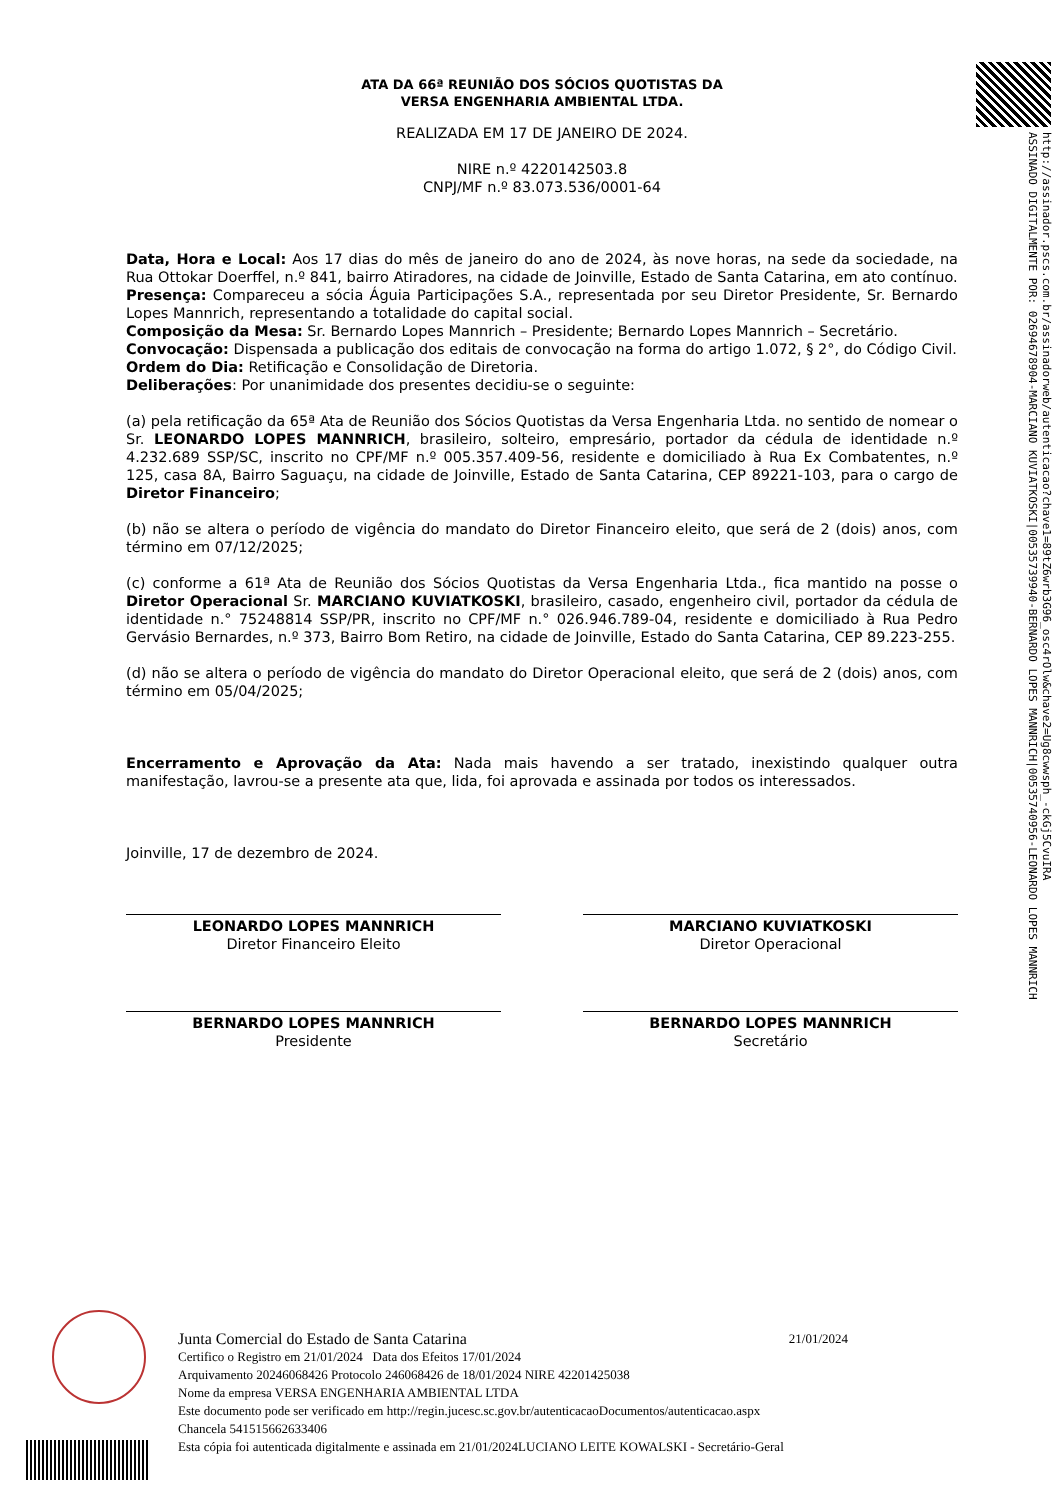http://assinador.pscs.com.br/assinadorweb/autenticacao?chave1=89tZ6wrb3G96_osc4rOlw&chave2=Ug8cwwsph_-ckGj5CvuIRA
ASSINADO DIGITALMENTE POR: 02694678904-MARCIANO KUVIATKOSKI|00535739940-BERNARDO LOPES MANNRICH|00535740956-LEONARDO LOPES MANNRICH
ATA DA 66ª REUNIÃO DOS SÓCIOS QUOTISTAS DA
VERSA ENGENHARIA AMBIENTAL LTDA.
REALIZADA EM 17 DE JANEIRO DE 2024.
NIRE n.º 4220142503.8
CNPJ/MF n.º 83.073.536/0001-64
Data, Hora e Local: Aos 17 dias do mês de janeiro do ano de 2024, às nove horas, na sede da sociedade, na Rua Ottokar Doerffel, n.º 841, bairro Atiradores, na cidade de Joinville, Estado de Santa Catarina, em ato contínuo.
Presença: Compareceu a sócia Águia Participações S.A., representada por seu Diretor Presidente, Sr. Bernardo Lopes Mannrich, representando a totalidade do capital social.
Composição da Mesa: Sr. Bernardo Lopes Mannrich – Presidente; Bernardo Lopes Mannrich – Secretário.
Convocação: Dispensada a publicação dos editais de convocação na forma do artigo 1.072, § 2°, do Código Civil.
Ordem do Dia: Retificação e Consolidação de Diretoria.
Deliberações: Por unanimidade dos presentes decidiu-se o seguinte:
(a) pela retificação da 65ª Ata de Reunião dos Sócios Quotistas da Versa Engenharia Ltda. no sentido de nomear o Sr. LEONARDO LOPES MANNRICH, brasileiro, solteiro, empresário, portador da cédula de identidade n.º 4.232.689 SSP/SC, inscrito no CPF/MF n.º 005.357.409-56, residente e domiciliado à Rua Ex Combatentes, n.º 125, casa 8A, Bairro Saguaçu, na cidade de Joinville, Estado de Santa Catarina, CEP 89221-103, para o cargo de Diretor Financeiro;
(b) não se altera o período de vigência do mandato do Diretor Financeiro eleito, que será de 2 (dois) anos, com término em 07/12/2025;
(c) conforme a 61ª Ata de Reunião dos Sócios Quotistas da Versa Engenharia Ltda., fica mantido na posse o Diretor Operacional Sr. MARCIANO KUVIATKOSKI, brasileiro, casado, engenheiro civil, portador da cédula de identidade n.° 75248814 SSP/PR, inscrito no CPF/MF n.° 026.946.789-04, residente e domiciliado à Rua Pedro Gervásio Bernardes, n.º 373, Bairro Bom Retiro, na cidade de Joinville, Estado do Santa Catarina, CEP 89.223-255.
(d) não se altera o período de vigência do mandato do Diretor Operacional eleito, que será de 2 (dois) anos, com término em 05/04/2025;
Encerramento e Aprovação da Ata: Nada mais havendo a ser tratado, inexistindo qualquer outra manifestação, lavrou-se a presente ata que, lida, foi aprovada e assinada por todos os interessados.
Joinville, 17 de dezembro de 2024.
LEONARDO LOPES MANNRICH
Diretor Financeiro Eleito
MARCIANO KUVIATKOSKI
Diretor Operacional
BERNARDO LOPES MANNRICH
Presidente
BERNARDO LOPES MANNRICH
Secretário
Junta Comercial do Estado de Santa Catarina 21/01/2024
Certifico o Registro em 21/01/2024 Data dos Efeitos 17/01/2024
Arquivamento 20246068426 Protocolo 246068426 de 18/01/2024 NIRE 42201425038
Nome da empresa VERSA ENGENHARIA AMBIENTAL LTDA
Este documento pode ser verificado em http://regin.jucesc.sc.gov.br/autenticacaoDocumentos/autenticacao.aspx
Chancela 541515662633406
Esta cópia foi autenticada digitalmente e assinada em 21/01/2024LUCIANO LEITE KOWALSKI - Secretário-Geral